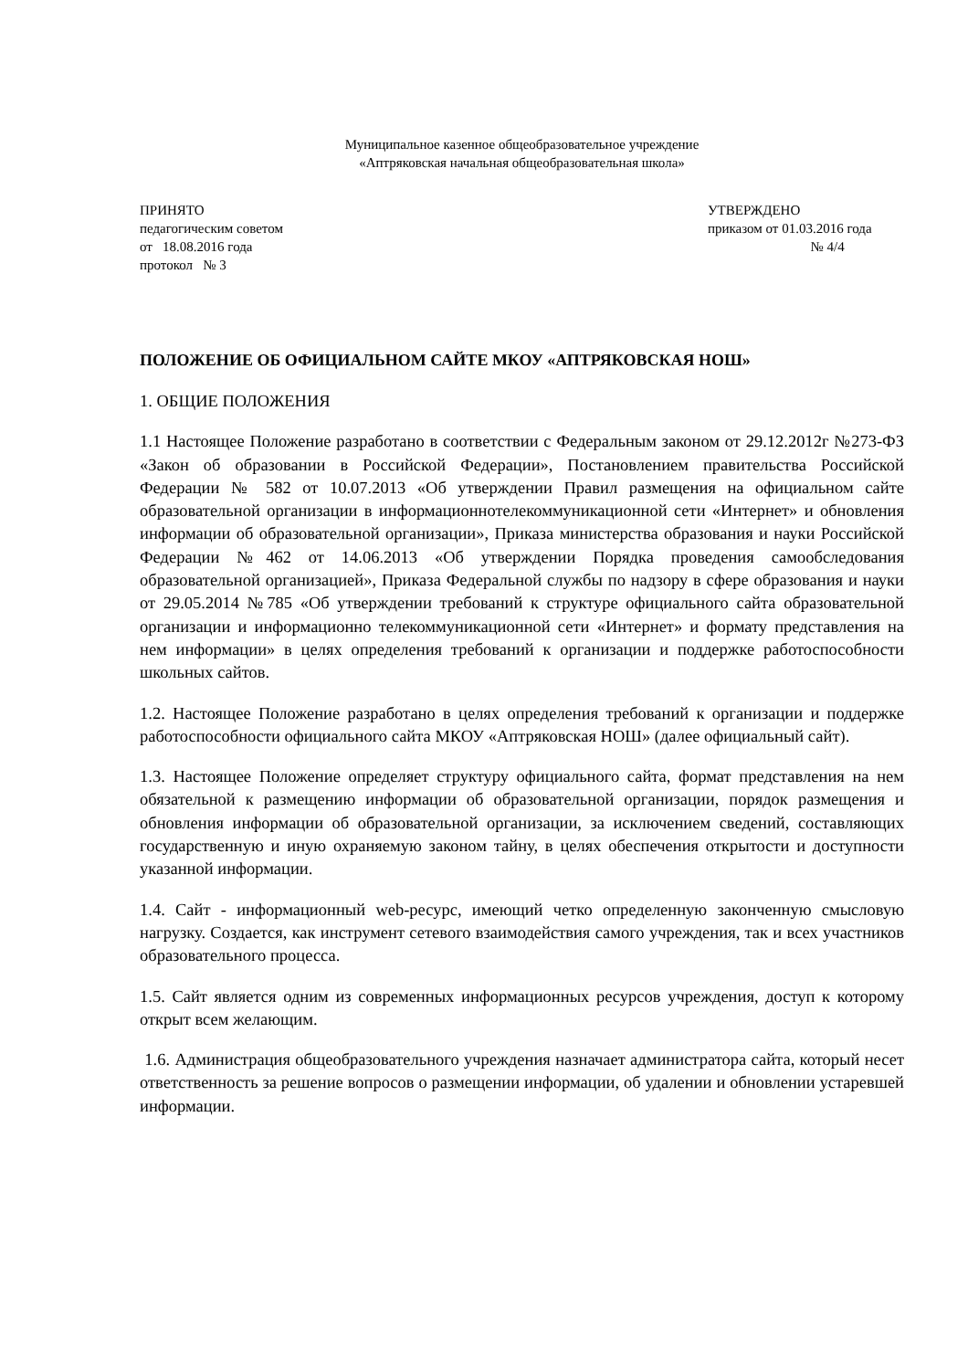Муниципальное казенное общеобразовательное учреждение
«Аптряковская начальная общеобразовательная школа»
ПРИНЯТО
педагогическим советом
от 18.08.2016 года
протокол № 3
УТВЕРЖДЕНО
приказом от 01.03.2016 года
№ 4/4
ПОЛОЖЕНИЕ ОБ ОФИЦИАЛЬНОМ САЙТЕ МКОУ «АПТРЯКОВСКАЯ НОШ»
1. ОБЩИЕ ПОЛОЖЕНИЯ
1.1 Настоящее Положение разработано в соответствии с Федеральным законом от 29.12.2012г №273-ФЗ «Закон об образовании в Российской Федерации», Постановлением правительства Российской Федерации № 582 от 10.07.2013 «Об утверждении Правил размещения на официальном сайте образовательной организации в информационнотелекоммуникационной сети «Интернет» и обновления информации об образовательной организации», Приказа министерства образования и науки Российской Федерации №462 от 14.06.2013 «Об утверждении Порядка проведения самообследования образовательной организацией», Приказа Федеральной службы по надзору в сфере образования и науки от 29.05.2014 №785 «Об утверждении требований к структуре официального сайта образовательной организации и информационно телекоммуникационной сети «Интернет» и формату представления на нем информации» в целях определения требований к организации и поддержке работоспособности школьных сайтов.
1.2. Настоящее Положение разработано в целях определения требований к организации и поддержке работоспособности официального сайта МКОУ «Аптряковская НОШ» (далее официальный сайт).
1.3. Настоящее Положение определяет структуру официального сайта, формат представления на нем обязательной к размещению информации об образовательной организации, порядок размещения и обновления информации об образовательной организации, за исключением сведений, составляющих государственную и иную охраняемую законом тайну, в целях обеспечения открытости и доступности указанной информации.
1.4. Сайт - информационный web-ресурс, имеющий четко определенную законченную смысловую нагрузку. Создается, как инструмент сетевого взаимодействия самого учреждения, так и всех участников образовательного процесса.
1.5. Сайт является одним из современных информационных ресурсов учреждения, доступ к которому открыт всем желающим.
1.6. Администрация общеобразовательного учреждения назначает администратора сайта, который несет ответственность за решение вопросов о размещении информации, об удалении и обновлении устаревшей информации.